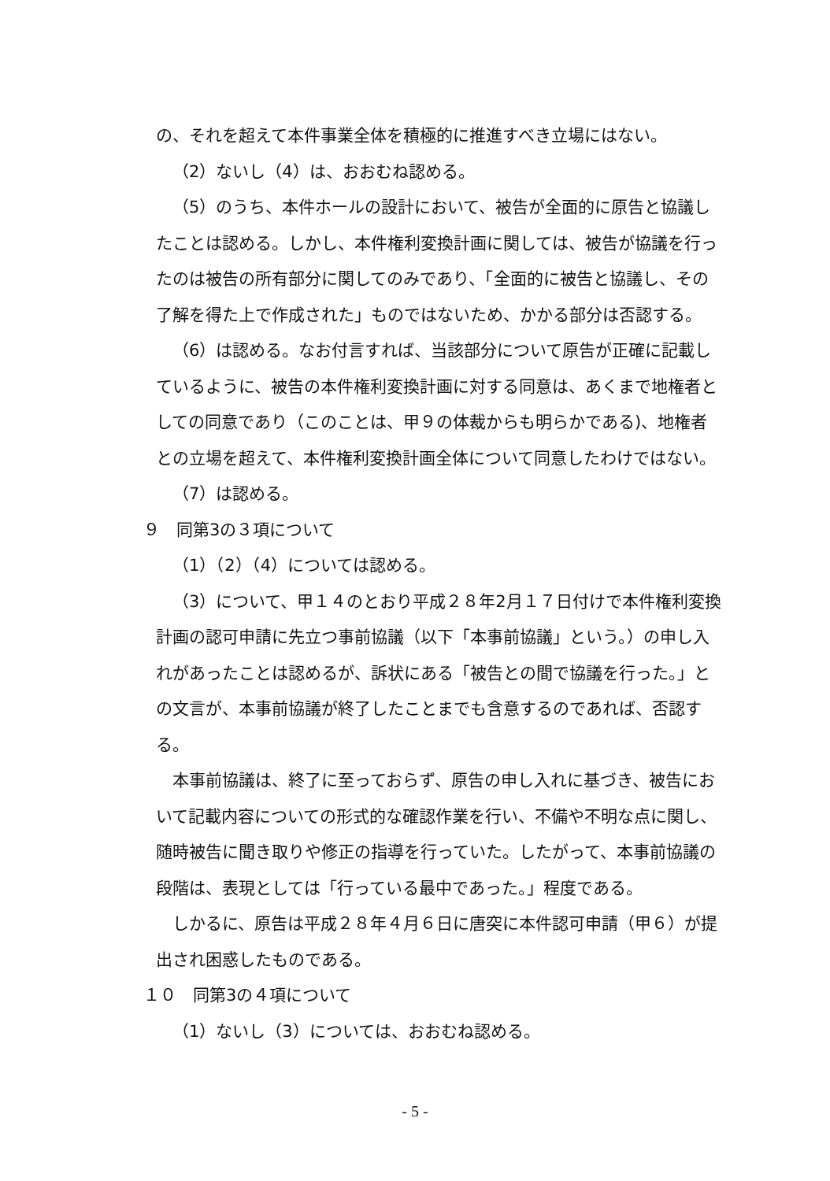の、それを超えて本件事業全体を積極的に推進すべき立場にはない。
（2）ないし（4）は、おおむね認める。
（5）のうち、本件ホールの設計において、被告が全面的に原告と協議したことは認める。しかし、本件権利変換計画に関しては、被告が協議を行ったのは被告の所有部分に関してのみであり、「全面的に被告と協議し、その了解を得た上で作成された」ものではないため、かかる部分は否認する。
（6）は認める。なお付言すれば、当該部分について原告が正確に記載しているように、被告の本件権利変換計画に対する同意は、あくまで地権者としての同意であり（このことは、甲９の体裁からも明らかである)、地権者との立場を超えて、本件権利変換計画全体について同意したわけではない。
（7）は認める。
９　同第3の３項について
（1）（2）（4）については認める。
（3）について、甲１４のとおり平成２８年2月１７日付けで本件権利変換計画の認可申請に先立つ事前協議（以下「本事前協議」という。）の申し入れがあったことは認めるが、訴状にある「被告との間で協議を行った。」との文言が、本事前協議が終了したことまでも含意するのであれば、否認する。
本事前協議は、終了に至っておらず、原告の申し入れに基づき、被告において記載内容についての形式的な確認作業を行い、不備や不明な点に関し、随時被告に聞き取りや修正の指導を行っていた。したがって、本事前協議の段階は、表現としては「行っている最中であった。」程度である。
しかるに、原告は平成２８年４月６日に唐突に本件認可申請（甲６）が提出され困惑したものである。
１０　同第3の４項について
（1）ないし（3）については、おおむね認める。
- 5 -